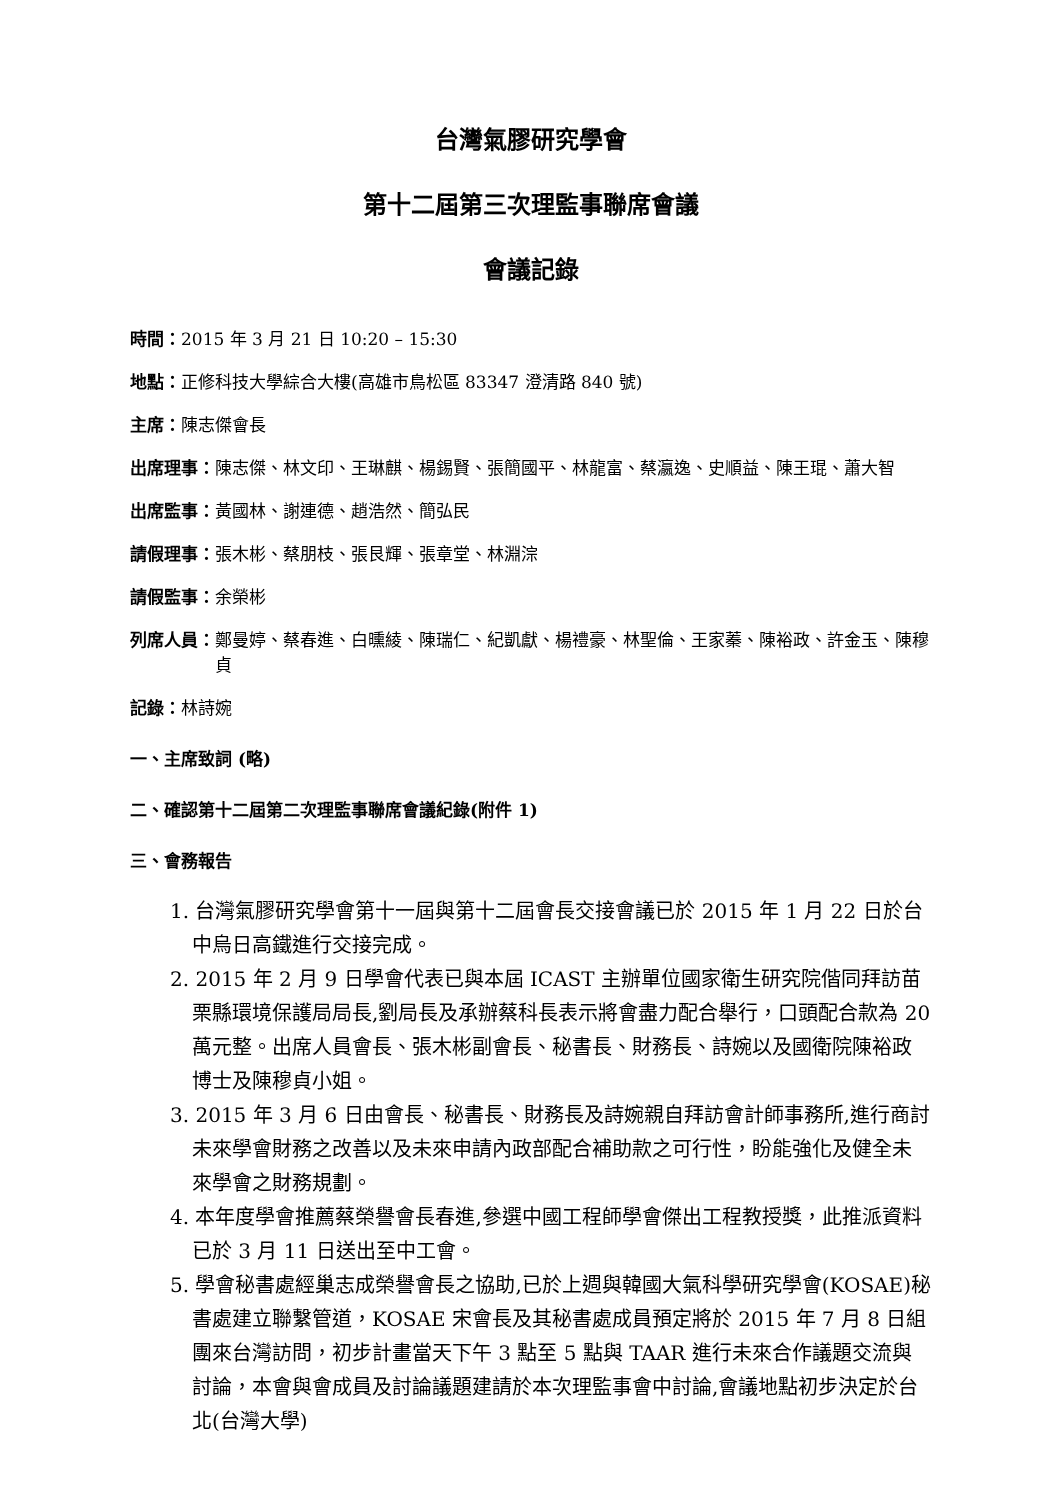台灣氣膠研究學會
第十二屆第三次理監事聯席會議
會議記錄
時間： 2015 年 3 月 21 日 10:20 – 15:30
地點： 正修科技大學綜合大樓(高雄市鳥松區 83347 澄清路 840 號)
主席： 陳志傑會長
出席理事： 陳志傑、林文印、王琳麒、楊錫賢、張簡國平、林龍富、蔡瀛逸、史順益、陳王琨、蕭大智
出席監事： 黃國林、謝連德、趙浩然、簡弘民
請假理事： 張木彬、蔡朋枝、張艮輝、張章堂、林淵淙
請假監事： 余榮彬
列席人員： 鄭曼婷、蔡春進、白曛綾、陳瑞仁、紀凱獻、楊禮豪、林聖倫、王家蓁、陳裕政、許金玉、陳穆貞
記錄： 林詩婉
一、主席致詞 (略)
二、確認第十二屆第二次理監事聯席會議紀錄(附件 1)
三、會務報告
1. 台灣氣膠研究學會第十一屆與第十二屆會長交接會議已於 2015 年 1 月 22 日於台中烏日高鐵進行交接完成。
2. 2015 年 2 月 9 日學會代表已與本屆 ICAST 主辦單位國家衛生研究院偕同拜訪苗栗縣環境保護局局長,劉局長及承辦蔡科長表示將會盡力配合舉行，口頭配合款為 20 萬元整。出席人員會長、張木彬副會長、秘書長、財務長、詩婉以及國衛院陳裕政博士及陳穆貞小姐。
3. 2015 年 3 月 6 日由會長、秘書長、財務長及詩婉親自拜訪會計師事務所,進行商討未來學會財務之改善以及未來申請內政部配合補助款之可行性，盼能強化及健全未來學會之財務規劃。
4. 本年度學會推薦蔡榮譽會長春進,參選中國工程師學會傑出工程教授獎，此推派資料已於 3 月 11 日送出至中工會。
5. 學會秘書處經巢志成榮譽會長之協助,已於上週與韓國大氣科學研究學會(KOSAE)秘書處建立聯繫管道，KOSAE 宋會長及其秘書處成員預定將於 2015 年 7 月 8 日組團來台灣訪問，初步計畫當天下午 3 點至 5 點與 TAAR 進行未來合作議題交流與討論，本會與會成員及討論議題建請於本次理監事會中討論,會議地點初步決定於台北(台灣大學)